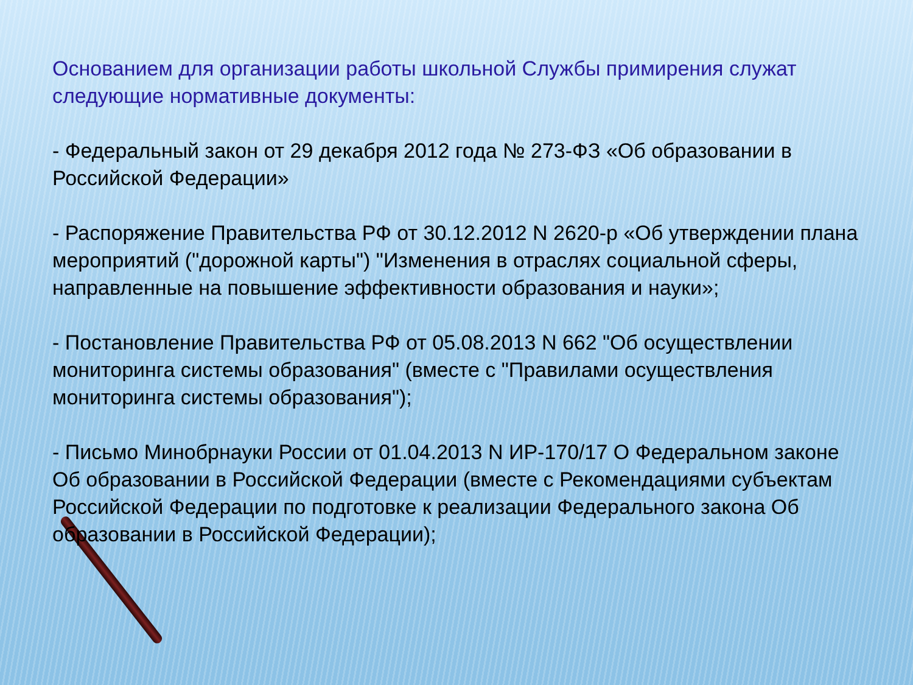Основанием для организации работы школьной Службы примирения служат следующие нормативные документы:
- Федеральный закон от 29 декабря 2012 года № 273-ФЗ «Об образовании в Российской Федерации»
- Распоряжение Правительства РФ от 30.12.2012 N 2620-р «Об утверждении плана мероприятий ("дорожной карты") "Изменения в отраслях социальной сферы, направленные на повышение эффективности образования и науки»;
- Постановление Правительства РФ от 05.08.2013 N 662 "Об осуществлении мониторинга системы образования" (вместе с "Правилами осуществления мониторинга системы образования");
- Письмо Минобрнауки России от 01.04.2013 N ИР-170/17 О Федеральном законе Об образовании в Российской Федерации (вместе с Рекомендациями субъектам Российской Федерации по подготовке к реализации Федерального закона Об образовании в Российской Федерации);